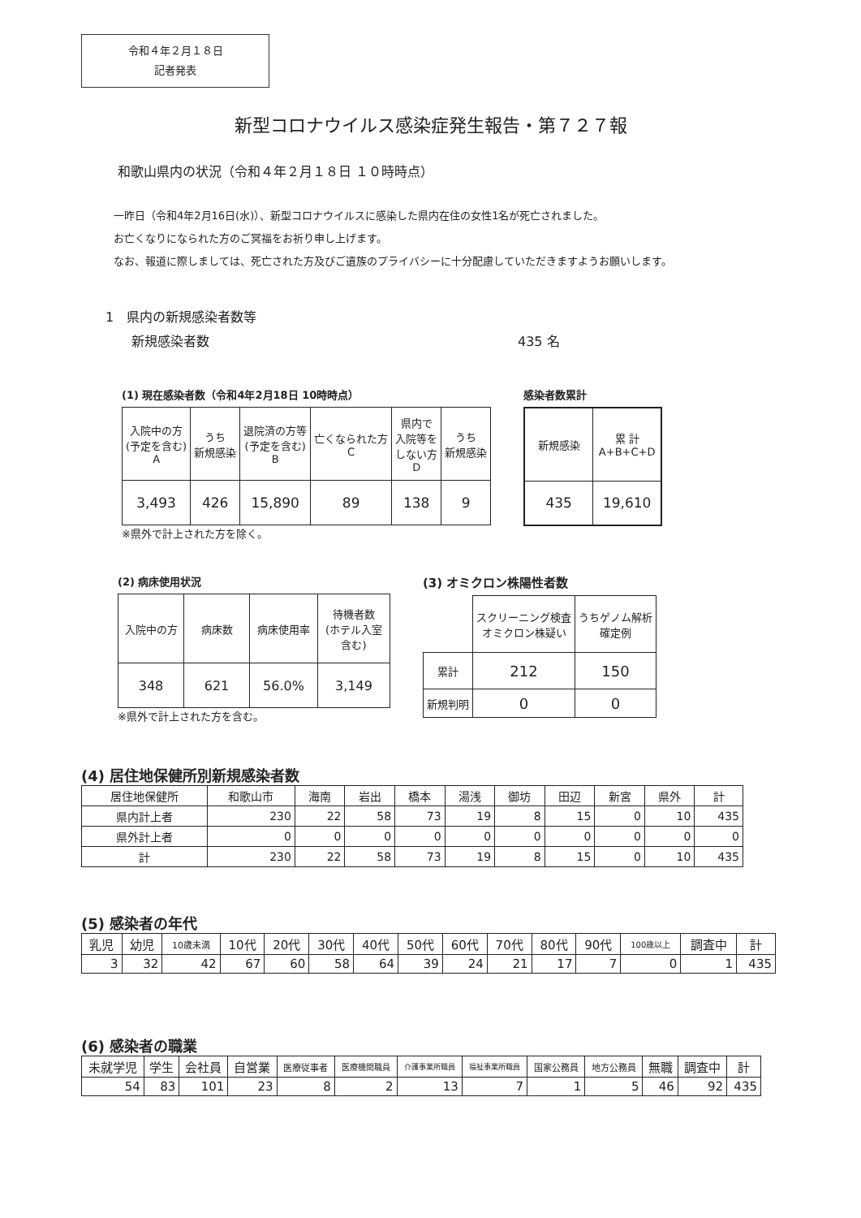令和４年２月１８日
記者発表
新型コロナウイルス感染症発生報告・第７２７報
和歌山県内の状況（令和４年２月１８日 １０時時点）
一昨日（令和4年2月16日(水)）、新型コロナウイルスに感染した県内在住の女性1名が死亡されました。
お亡くなりになられた方のご冥福をお祈り申し上げます。
なお、報道に際しましては、死亡された方及びご遺族のプライバシーに十分配慮していただきますようお願いします。
1　県内の新規感染者数等
　　新規感染者数 435 名
(1) 現在感染者数（令和4年2月18日 10時時点）
| 入院中の方 (予定を含む) A | うち 新規感染 | 退院済の方等 (予定を含む) B | 亡くなられた方 C | 県内で 入院等を しない方 D | うち 新規感染 |
| 3,493 | 426 | 15,890 | 89 | 138 | 9 |
※県外で計上された方を除く。
感染者数累計
| 新規感染 | 累 計 A+B+C+D |
| 435 | 19,610 |
(2) 病床使用状況
| 入院中の方 | 病床数 | 病床使用率 | 待機者数 (ホテル入室含む) |
| 348 | 621 | 56.0% | 3,149 |
※県外で計上された方を含む。
(3) オミクロン株陽性者数
| | スクリーニング検査 オミクロン株疑い | うちゲノム解析 確定例 |
| 累計 | 212 | 150 |
| 新規判明 | 0 | 0 |
(4) 居住地保健所別新規感染者数
| 居住地保健所 | 和歌山市 | 海南 | 岩出 | 橋本 | 湯浅 | 御坊 | 田辺 | 新宮 | 県外 | 計 |
| 県内計上者 | 230 | 22 | 58 | 73 | 19 | 8 | 15 | 0 | 10 | 435 |
| 県外計上者 | 0 | 0 | 0 | 0 | 0 | 0 | 0 | 0 | 0 | 0 |
| 計 | 230 | 22 | 58 | 73 | 19 | 8 | 15 | 0 | 10 | 435 |
(5) 感染者の年代
| 乳児 | 幼児 | 10歳未満 | 10代 | 20代 | 30代 | 40代 | 50代 | 60代 | 70代 | 80代 | 90代 | 100歳以上 | 調査中 | 計 |
| 3 | 32 | 42 | 67 | 60 | 58 | 64 | 39 | 24 | 21 | 17 | 7 | 0 | 1 | 435 |
(6) 感染者の職業
| 未就学児 | 学生 | 会社員 | 自営業 | 医療従事者 | 医療機関職員 | 介護事業所職員 | 福祉事業所職員 | 国家公務員 | 地方公務員 | 無職 | 調査中 | 計 |
| 54 | 83 | 101 | 23 | 8 | 2 | 13 | 7 | 1 | 5 | 46 | 92 | 435 |